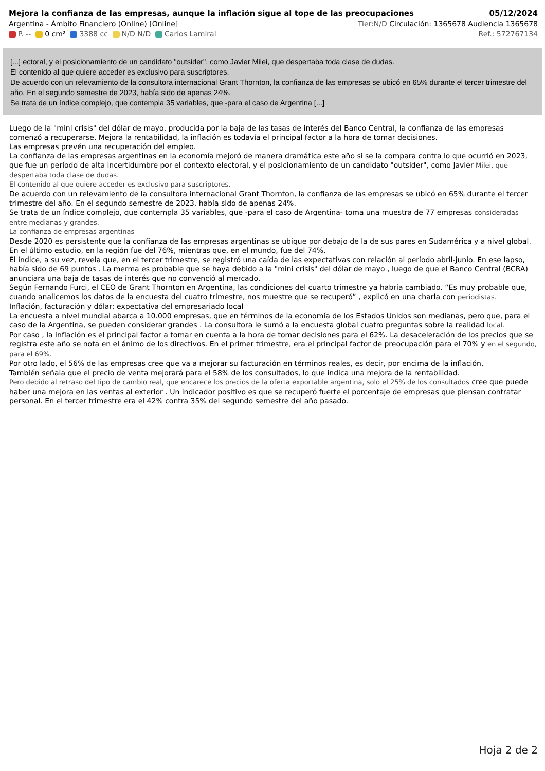Mejora la confianza de las empresas, aunque la inflación sigue al tope de las preocupaciones 05/12/2024
Argentina - Ámbito Financiero (Online) [Online] Tier:N/D Circulación: 1365678 Audiencia 1365678
P. -- 0 cm² 3388 cc N/D N/D Carlos Lamiral Ref.: 572767134
[...] ectoral, y el posicionamiento de un candidato "outsider", como Javier Milei, que despertaba toda clase de dudas.
El contenido al que quiere acceder es exclusivo para suscriptores.
De acuerdo con un relevamiento de la consultora internacional Grant Thornton, la confianza de las empresas se ubicó en 65% durante el tercer trimestre del año. En el segundo semestre de 2023, había sido de apenas 24%.
Se trata de un índice complejo, que contempla 35 variables, que -para el caso de Argentina [...]
Luego de la "mini crisis" del dólar de mayo, producida por la baja de las tasas de interés del Banco Central, la confianza de las empresas comenzó a recuperarse. Mejora la rentabilidad, la inflación es todavía el principal factor a la hora de tomar decisiones.
Las empresas prevén una recuperación del empleo.
La confianza de las empresas argentinas en la economía mejoró de manera dramática este año si se la compara contra lo que ocurrió en 2023, que fue un período de alta incertidumbre por el contexto electoral, y el posicionamiento de un candidato "outsider", como Javier Milei, que despertaba toda clase de dudas.
El contenido al que quiere acceder es exclusivo para suscriptores.
De acuerdo con un relevamiento de la consultora internacional Grant Thornton, la confianza de las empresas se ubicó en 65% durante el tercer trimestre del año. En el segundo semestre de 2023, había sido de apenas 24%.
Se trata de un índice complejo, que contempla 35 variables, que -para el caso de Argentina- toma una muestra de 77 empresas consideradas entre medianas y grandes.
La confianza de empresas argentinas
Desde 2020 es persistente que la confianza de las empresas argentinas se ubique por debajo de la de sus pares en Sudamérica y a nivel global. En el último estudio, en la región fue del 76%, mientras que, en el mundo, fue del 74%.
El índice, a su vez, revela que, en el tercer trimestre, se registró una caída de las expectativas con relación al período abril-junio. En ese lapso, había sido de 69 puntos . La merma es probable que se haya debido a la "mini crisis" del dólar de mayo , luego de que el Banco Central (BCRA) anunciara una baja de tasas de interés que no convenció al mercado.
Según Fernando Furci, el CEO de Grant Thornton en Argentina, las condiciones del cuarto trimestre ya habría cambiado. “Es muy probable que, cuando analicemos los datos de la encuesta del cuatro trimestre, nos muestre que se recuperó” , explicó en una charla con periodistas.
Inflación, facturación y dólar: expectativa del empresariado local
La encuesta a nivel mundial abarca a 10.000 empresas, que en términos de la economía de los Estados Unidos son medianas, pero que, para el caso de la Argentina, se pueden considerar grandes . La consultora le sumó a la encuesta global cuatro preguntas sobre la realidad local.
Por caso , la inflación es el principal factor a tomar en cuenta a la hora de tomar decisiones para el 62%. La desaceleración de los precios que se registra este año se nota en el ánimo de los directivos. En el primer trimestre, era el principal factor de preocupación para el 70% y en el segundo, para el 69%.
Por otro lado, el 56% de las empresas cree que va a mejorar su facturación en términos reales, es decir, por encima de la inflación.
También señala que el precio de venta mejorará para el 58% de los consultados, lo que indica una mejora de la rentabilidad.
Pero debido al retraso del tipo de cambio real, que encarece los precios de la oferta exportable argentina, solo el 25% de los consultados cree que puede haber una mejora en las ventas al exterior . Un indicador positivo es que se recuperó fuerte el porcentaje de empresas que piensan contratar personal. En el tercer trimestre era el 42% contra 35% del segundo semestre del año pasado.
Hoja 2 de 2